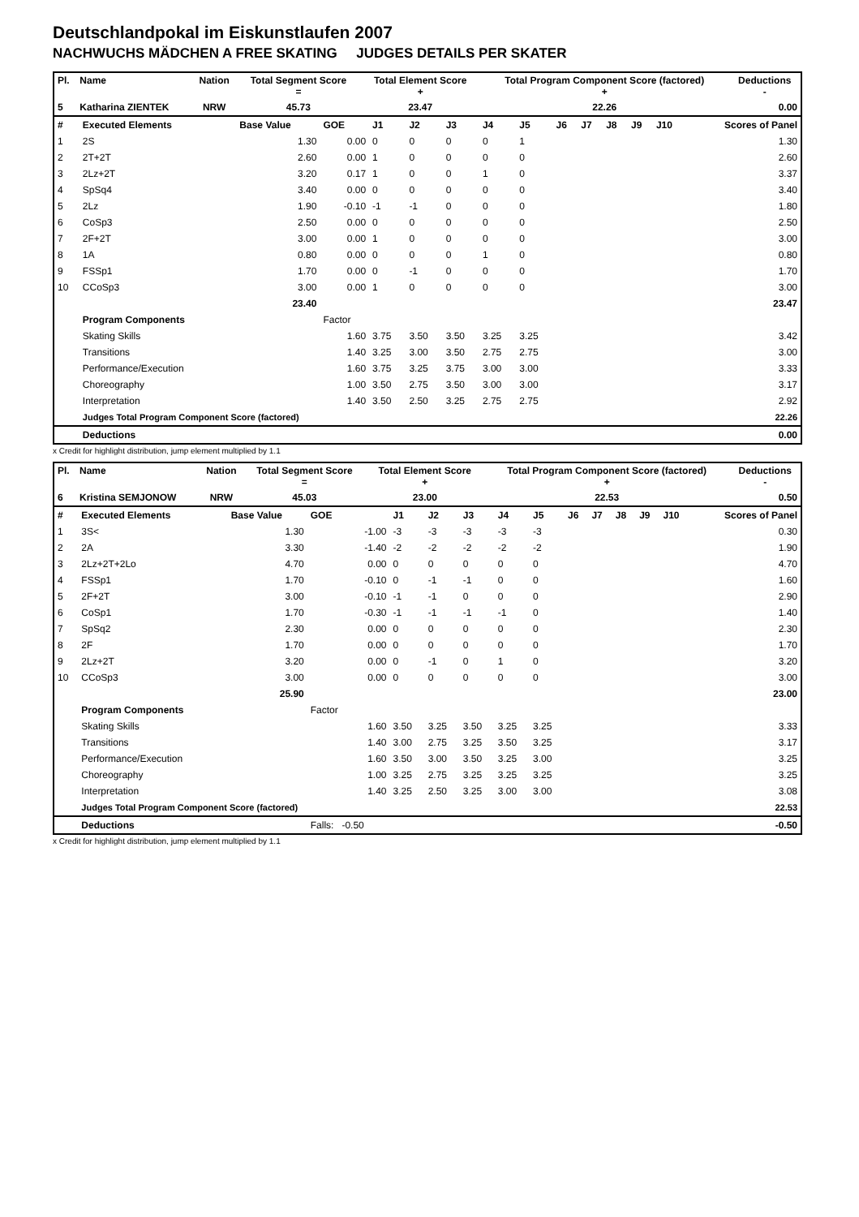Deutschlandpokal im Eiskunstlaufen 2007
NACHWUCHS MÄDCHEN A FREE SKATING JUDGES DETAILS PER SKATER
| Pl. | Name | Nation | Total Segment Score = | Total Element Score + | Total Program Component Score (factored) + | Deductions - |
| --- | --- | --- | --- | --- | --- | --- |
| 5 | Katharina ZIENTEK | NRW | 45.73 | 23.47 | 22.26 | 0.00 |
| # | Executed Elements | Base Value | GOE | J1 | J2 | J3 | J4 | J5 | J6 | J7 | J8 | J9 | J10 | Scores of Panel |
| 1 | 2S | 1.30 | 0.00 | 0 | 0 | 0 | 0 | 1 | | | | | | 1.30 |
| 2 | 2T+2T | 2.60 | 0.00 | 1 | 0 | 0 | 0 | 0 | | | | | | 2.60 |
| 3 | 2Lz+2T | 3.20 | 0.17 | 1 | 0 | 0 | 1 | 0 | | | | | | 3.37 |
| 4 | SpSq4 | 3.40 | 0.00 | 0 | 0 | 0 | 0 | 0 | | | | | | 3.40 |
| 5 | 2Lz | 1.90 | -0.10 | -1 | -1 | 0 | 0 | 0 | | | | | | 1.80 |
| 6 | CoSp3 | 2.50 | 0.00 | 0 | 0 | 0 | 0 | 0 | | | | | | 2.50 |
| 7 | 2F+2T | 3.00 | 0.00 | 1 | 0 | 0 | 0 | 0 | | | | | | 3.00 |
| 8 | 1A | 0.80 | 0.00 | 0 | 0 | 0 | 1 | 0 | | | | | | 0.80 |
| 9 | FSSp1 | 1.70 | 0.00 | 0 | -1 | 0 | 0 | 0 | | | | | | 1.70 |
| 10 | CCoSp3 | 3.00 | 0.00 | 1 | 0 | 0 | 0 | 0 | | | | | | 3.00 |
| | | 23.40 | | | | | | | | | | | | 23.47 |
| | Program Components | | Factor | | | | | | | | | | | |
| | Skating Skills | | 1.60 | 3.75 | 3.50 | 3.50 | 3.25 | 3.25 | | | | | | 3.42 |
| | Transitions | | 1.40 | 3.25 | 3.00 | 3.50 | 2.75 | 2.75 | | | | | | 3.00 |
| | Performance/Execution | | 1.60 | 3.75 | 3.25 | 3.75 | 3.00 | 3.00 | | | | | | 3.33 |
| | Choreography | | 1.00 | 3.50 | 2.75 | 3.50 | 3.00 | 3.00 | | | | | | 3.17 |
| | Interpretation | | 1.40 | 3.50 | 2.50 | 3.25 | 2.75 | 2.75 | | | | | | 2.92 |
| | Judges Total Program Component Score (factored) | | | | | | | | | | | | | 22.26 |
| | Deductions | | | | | | | | | | | | | 0.00 |
x Credit for highlight distribution, jump element multiplied by 1.1
| Pl. | Name | Nation | Total Segment Score = | Total Element Score + | Total Program Component Score (factored) + | Deductions - |
| --- | --- | --- | --- | --- | --- | --- |
| 6 | Kristina SEMJONOW | NRW | 45.03 | 23.00 | 22.53 | 0.50 |
| # | Executed Elements | Base Value | GOE | J1 | J2 | J3 | J4 | J5 | J6 | J7 | J8 | J9 | J10 | Scores of Panel |
| 1 | 3S< | 1.30 | -1.00 | -3 | -3 | -3 | -3 | -3 | | | | | | 0.30 |
| 2 | 2A | 3.30 | -1.40 | -2 | -2 | -2 | -2 | -2 | | | | | | 1.90 |
| 3 | 2Lz+2T+2Lo | 4.70 | 0.00 | 0 | 0 | 0 | 0 | 0 | | | | | | 4.70 |
| 4 | FSSp1 | 1.70 | -0.10 | 0 | -1 | -1 | 0 | 0 | | | | | | 1.60 |
| 5 | 2F+2T | 3.00 | -0.10 | -1 | -1 | 0 | 0 | 0 | | | | | | 2.90 |
| 6 | CoSp1 | 1.70 | -0.30 | -1 | -1 | -1 | -1 | 0 | | | | | | 1.40 |
| 7 | SpSq2 | 2.30 | 0.00 | 0 | 0 | 0 | 0 | 0 | | | | | | 2.30 |
| 8 | 2F | 1.70 | 0.00 | 0 | 0 | 0 | 0 | 0 | | | | | | 1.70 |
| 9 | 2Lz+2T | 3.20 | 0.00 | 0 | -1 | 0 | 1 | 0 | | | | | | 3.20 |
| 10 | CCoSp3 | 3.00 | 0.00 | 0 | 0 | 0 | 0 | 0 | | | | | | 3.00 |
| | | 25.90 | | | | | | | | | | | | 23.00 |
| | Program Components | | Factor | | | | | | | | | | | |
| | Skating Skills | | 1.60 | 3.50 | 3.25 | 3.50 | 3.25 | 3.25 | | | | | | 3.33 |
| | Transitions | | 1.40 | 3.00 | 2.75 | 3.25 | 3.50 | 3.25 | | | | | | 3.17 |
| | Performance/Execution | | 1.60 | 3.50 | 3.00 | 3.50 | 3.25 | 3.00 | | | | | | 3.25 |
| | Choreography | | 1.00 | 3.25 | 2.75 | 3.25 | 3.25 | 3.25 | | | | | | 3.25 |
| | Interpretation | | 1.40 | 3.25 | 2.50 | 3.25 | 3.00 | 3.00 | | | | | | 3.08 |
| | Judges Total Program Component Score (factored) | | | | | | | | | | | | | 22.53 |
| | Deductions | | Falls: -0.50 | | | | | | | | | | | -0.50 |
x Credit for highlight distribution, jump element multiplied by 1.1